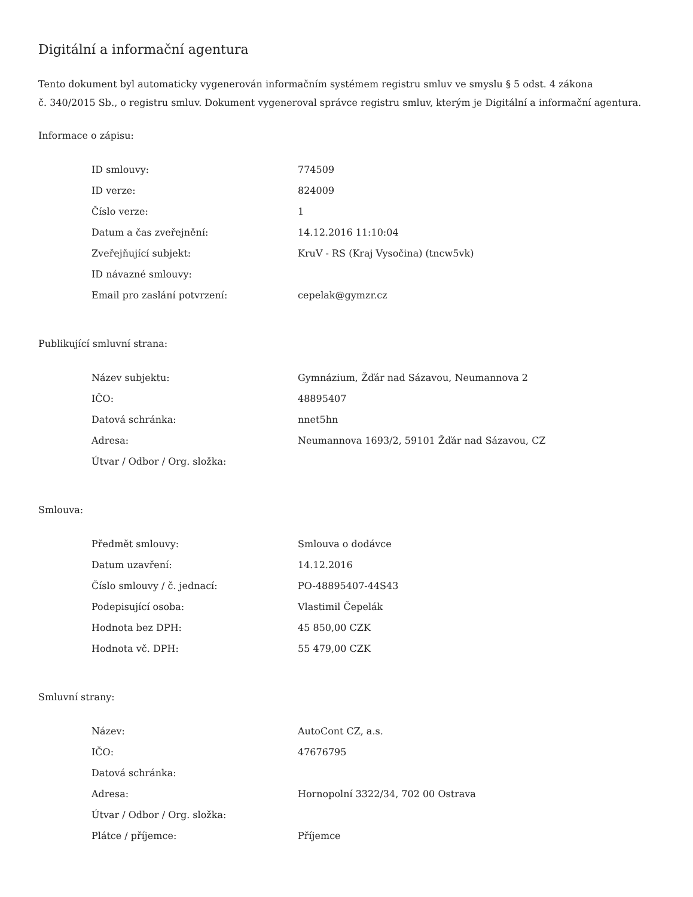Digitální a informační agentura
Tento dokument byl automaticky vygenerován informačním systémem registru smluv ve smyslu § 5 odst. 4 zákona
č. 340/2015 Sb., o registru smluv. Dokument vygeneroval správce registru smluv, kterým je Digitální a informační agentura.
Informace o zápisu:
| ID smlouvy: | 774509 |
| ID verze: | 824009 |
| Číslo verze: | 1 |
| Datum a čas zveřejnění: | 14.12.2016 11:10:04 |
| Zveřejňující subjekt: | KruV - RS (Kraj Vysočina) (tncw5vk) |
| ID návazné smlouvy: | |
| Email pro zaslání potvrzení: | cepelak@gymzr.cz |
Publikující smluvní strana:
| Název subjektu: | Gymnázium, Žďár nad Sázavou, Neumannova 2 |
| IČO: | 48895407 |
| Datová schránka: | nnet5hn |
| Adresa: | Neumannova 1693/2, 59101 Žďár nad Sázavou, CZ |
| Útvar / Odbor / Org. složka: | |
Smlouva:
| Předmět smlouvy: | Smlouva o dodávce |
| Datum uzavření: | 14.12.2016 |
| Číslo smlouvy / č. jednací: | PO-48895407-44S43 |
| Podepisující osoba: | Vlastimil Čepelák |
| Hodnota bez DPH: | 45 850,00 CZK |
| Hodnota vč. DPH: | 55 479,00 CZK |
Smluvní strany:
| Název: | AutoCont CZ, a.s. |
| IČO: | 47676795 |
| Datová schránka: | |
| Adresa: | Hornopolní 3322/34, 702 00 Ostrava |
| Útvar / Odbor / Org. složka: | |
| Plátce / příjemce: | Příjemce |